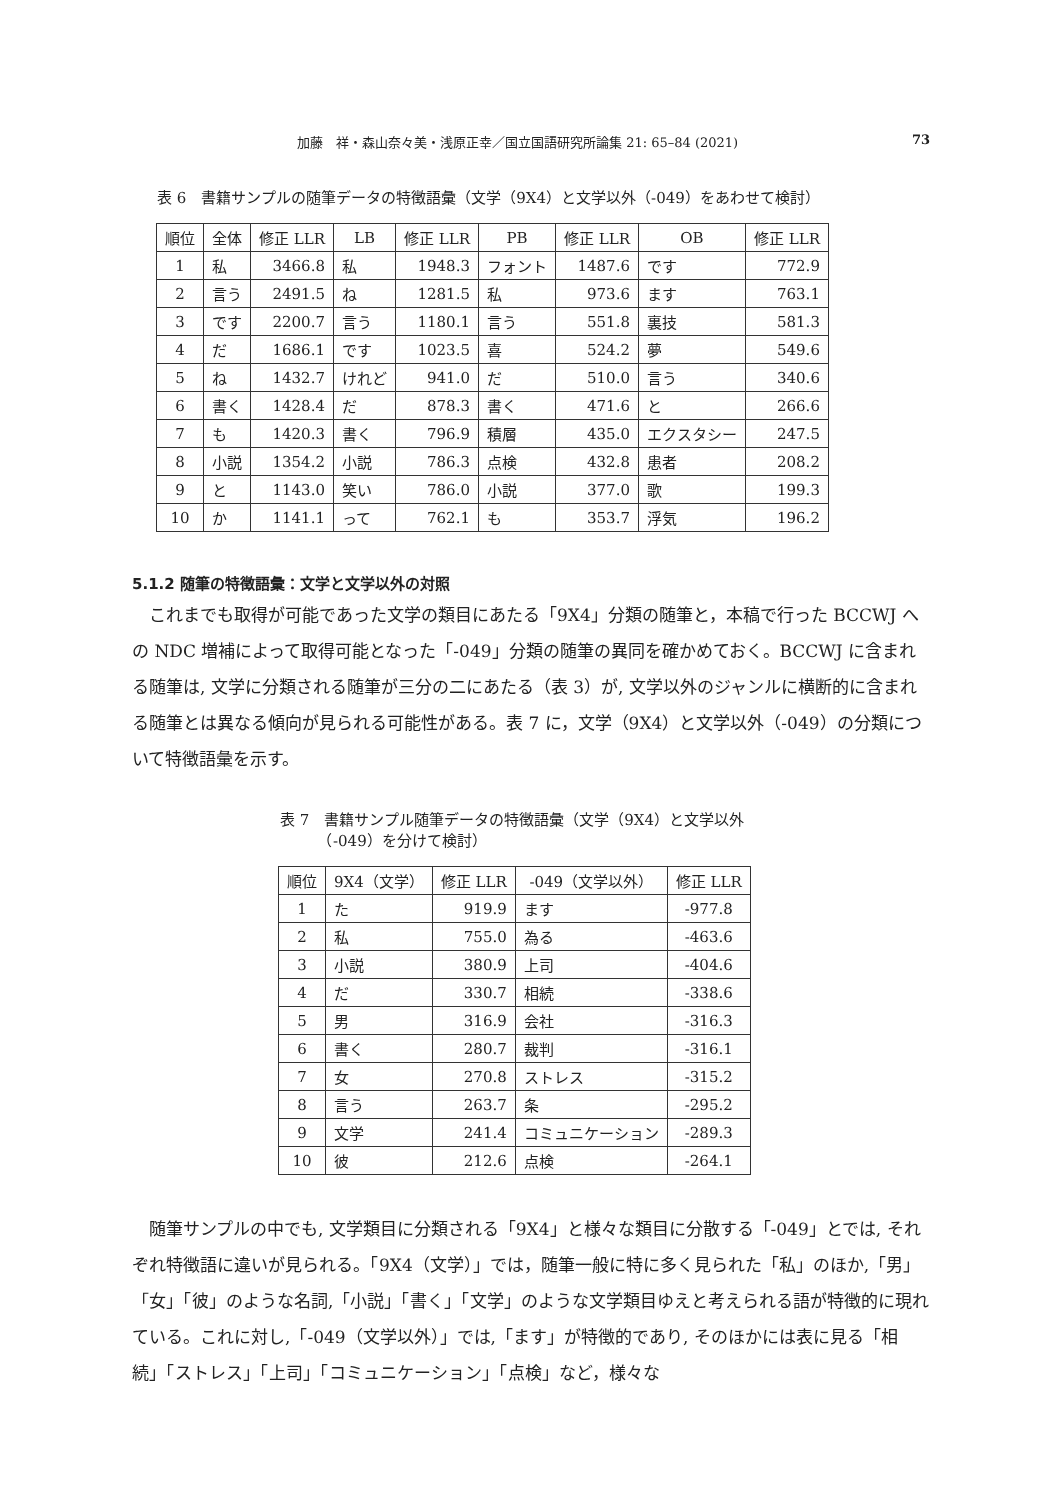加藤　祥・森山奈々美・浅原正幸／国立国語研究所論集 21: 65–84 (2021) 73
表 6　書籍サンプルの随筆データの特徴語彙（文学（9X4）と文学以外（-049）をあわせて検討）
| 順位 | 全体 | 修正 LLR | LB | 修正 LLR | PB | 修正 LLR | OB | 修正 LLR |
| --- | --- | --- | --- | --- | --- | --- | --- | --- |
| 1 | 私 | 3466.8 | 私 | 1948.3 | フォント | 1487.6 | です | 772.9 |
| 2 | 言う | 2491.5 | ね | 1281.5 | 私 | 973.6 | ます | 763.1 |
| 3 | です | 2200.7 | 言う | 1180.1 | 言う | 551.8 | 裏技 | 581.3 |
| 4 | だ | 1686.1 | です | 1023.5 | 喜 | 524.2 | 夢 | 549.6 |
| 5 | ね | 1432.7 | けれど | 941.0 | だ | 510.0 | 言う | 340.6 |
| 6 | 書く | 1428.4 | だ | 878.3 | 書く | 471.6 | と | 266.6 |
| 7 | も | 1420.3 | 書く | 796.9 | 積層 | 435.0 | エクスタシー | 247.5 |
| 8 | 小説 | 1354.2 | 小説 | 786.3 | 点検 | 432.8 | 患者 | 208.2 |
| 9 | と | 1143.0 | 笑い | 786.0 | 小説 | 377.0 | 歌 | 199.3 |
| 10 | か | 1141.1 | って | 762.1 | も | 353.7 | 浮気 | 196.2 |
5.1.2 随筆の特徴語彙：文学と文学以外の対照
これまでも取得が可能であった文学の類目にあたる「9X4」分類の随筆と，本稿で行った BCCWJ への NDC 増補によって取得可能となった「-049」分類の随筆の異同を確かめておく。BCCWJ に含まれる随筆は, 文学に分類される随筆が三分の二にあたる（表 3）が, 文学以外のジャンルに横断的に含まれる随筆とは異なる傾向が見られる可能性がある。表 7 に，文学（9X4）と文学以外（-049）の分類について特徴語彙を示す。
表 7　書籍サンプル随筆データの特徴語彙（文学（9X4）と文学以外
　　　（-049）を分けて検討）
| 順位 | 9X4（文学） | 修正 LLR | -049（文学以外） | 修正 LLR |
| --- | --- | --- | --- | --- |
| 1 | た | 919.9 | ます | -977.8 |
| 2 | 私 | 755.0 | 為る | -463.6 |
| 3 | 小説 | 380.9 | 上司 | -404.6 |
| 4 | だ | 330.7 | 相続 | -338.6 |
| 5 | 男 | 316.9 | 会社 | -316.3 |
| 6 | 書く | 280.7 | 裁判 | -316.1 |
| 7 | 女 | 270.8 | ストレス | -315.2 |
| 8 | 言う | 263.7 | 条 | -295.2 |
| 9 | 文学 | 241.4 | コミュニケーション | -289.3 |
| 10 | 彼 | 212.6 | 点検 | -264.1 |
随筆サンプルの中でも, 文学類目に分類される「9X4」と様々な類目に分散する「-049」とでは, それぞれ特徴語に違いが見られる。「9X4（文学）」では，随筆一般に特に多く見られた「私」のほか,「男」「女」「彼」のような名詞,「小説」「書く」「文学」のような文学類目ゆえと考えられる語が特徴的に現れている。これに対し,「-049（文学以外）」では,「ます」が特徴的であり, そのほかには表に見る「相続」「ストレス」「上司」「コミュニケーション」「点検」など，様々な